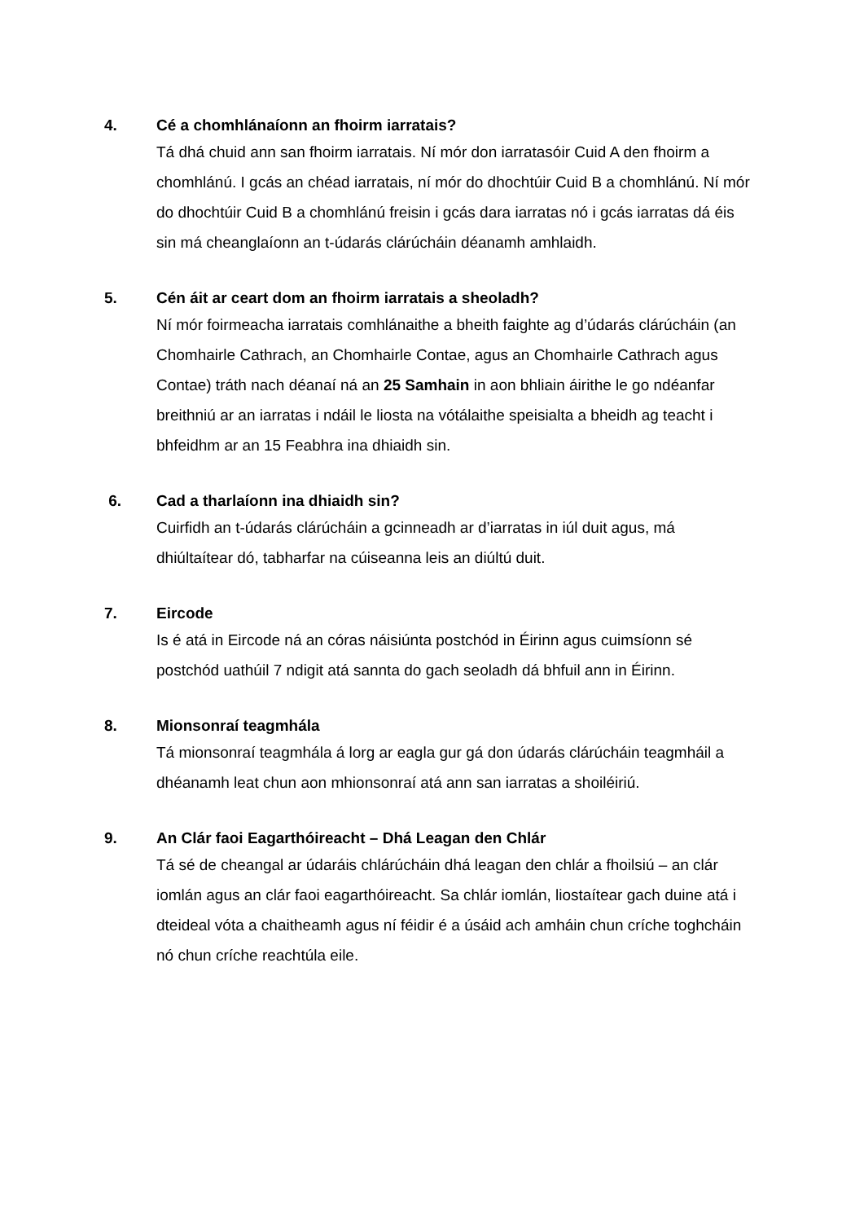4.
Cé a chomhlánaíonn an fhoirm iarratais?
Tá dhá chuid ann san fhoirm iarratais. Ní mór don iarratasóir Cuid A den fhoirm a chomhlánú. I gcás an chéad iarratais, ní mór do dhochtúir Cuid B a chomhlánú. Ní mór do dhochtúir Cuid B a chomhlánú freisin i gcás dara iarratas nó i gcás iarratas dá éis sin má cheanglaíonn an t-údarás clárúcháin déanamh amhlaidh.
5.
Cén áit ar ceart dom an fhoirm iarratais a sheoladh?
Ní mór foirmeacha iarratais comhlánaithe a bheith faighte ag d’údarás clárúcháin (an Chomhairle Cathrach, an Chomhairle Contae, agus an Chomhairle Cathrach agus Contae) tráth nach déanaí ná an 25 Samhain in aon bhliain áirithe le go ndéanfar breithniú ar an iarratas i ndáil le liosta na vótálaithe speisialta a bheidh ag teacht i bhfeidhm ar an 15 Feabhra ina dhiaidh sin.
6.
Cad a tharlaíonn ina dhiaidh sin?
Cuirfidh an t-údarás clárúcháin a gcinneadh ar d’iarratas in iúl duit agus, má dhiúltaítear dó, tabharfar na cúiseanna leis an diúltú duit.
7.
Eircode
Is é atá in Eircode ná an córas náisiúnta postchód in Éirinn agus cuimsíonn sé postchód uathúil 7 ndigit atá sannta do gach seoladh dá bhfuil ann in Éirinn.
8.
Mionsonraí teagmhála
Tá mionsonraí teagmhála á lorg ar eagla gur gá don údarás clárúcháin teagmháil a dhéanamh leat chun aon mhionsonraí atá ann san iarratas a shoiléiriú.
9.
An Clár faoi Eagarthóireacht – Dhá Leagan den Chlár
Tá sé de cheangal ar údaráis chlárúcháin dhá leagan den chlár a fhoilsiú – an clár iomlán agus an clár faoi eagarthóireacht. Sa chlár iomlán, liostaítear gach duine atá i dteideal vóta a chaitheamh agus ní féidir é a úsáid ach amháin chun críche toghcháin nó chun críche reachtúla eile.